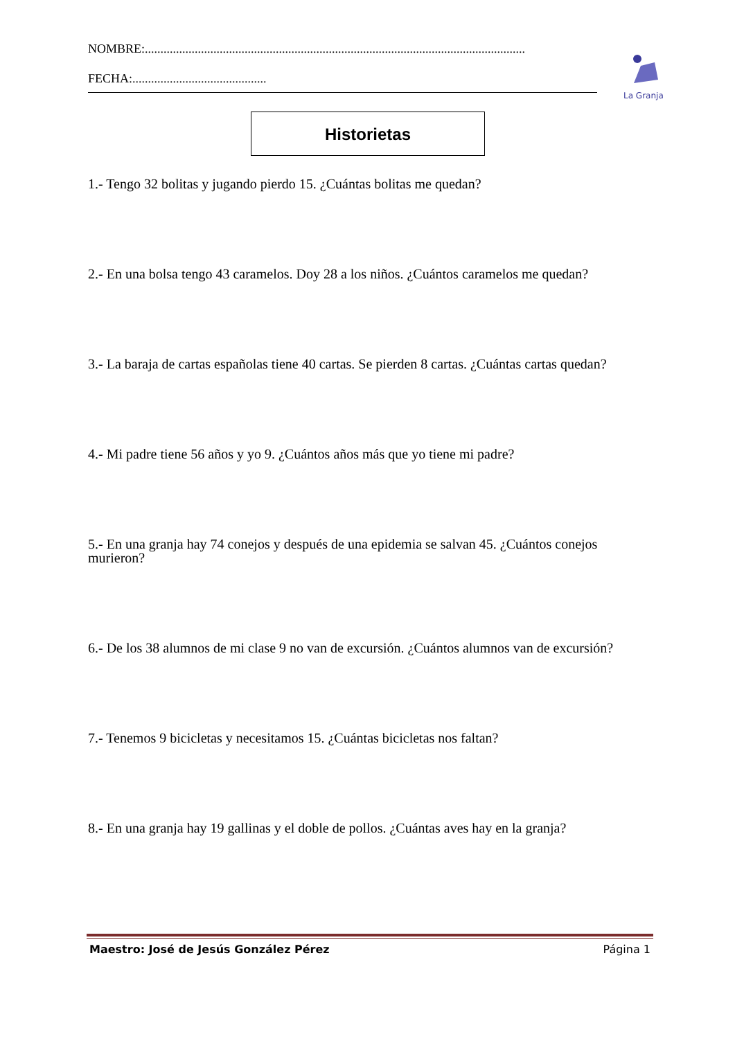NOMBRE:..........................................................................................................................
FECHA:...........................................
La Granja
Historietas
1.- Tengo 32 bolitas y jugando pierdo 15. ¿Cuántas bolitas me quedan?
2.- En una bolsa tengo 43 caramelos. Doy 28 a los niños. ¿Cuántos caramelos me quedan?
3.- La baraja de cartas españolas tiene 40 cartas. Se pierden 8 cartas. ¿Cuántas cartas quedan?
4.- Mi padre tiene 56 años y yo 9. ¿Cuántos años más que yo tiene mi padre?
5.- En una granja hay 74 conejos y después de una epidemia se salvan 45. ¿Cuántos conejos murieron?
6.- De los 38 alumnos de mi clase 9 no van de excursión. ¿Cuántos alumnos van de excursión?
7.- Tenemos 9 bicicletas y necesitamos 15. ¿Cuántas bicicletas nos faltan?
8.- En una granja hay 19 gallinas y el doble de pollos. ¿Cuántas aves hay en la granja?
Maestro: José de Jesús González Pérez Página 1